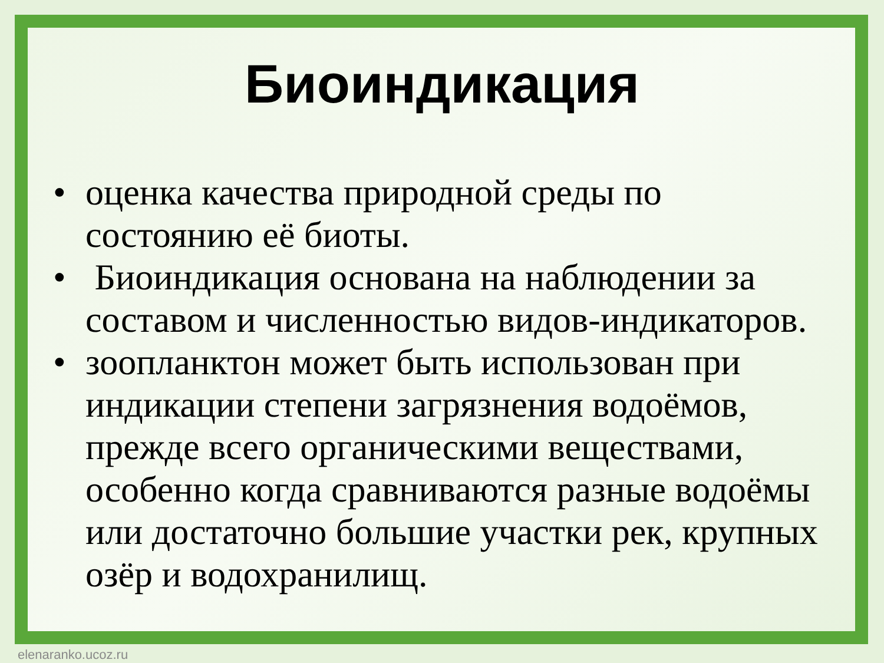Биоиндикация
• оценка качества природной среды по состоянию её биоты.
• Биоиндикация основана на наблюдении за составом и численностью видов-индикаторов.
• зоопланктон может быть использован при индикации степени загрязнения водоёмов, прежде всего органическими веществами, особенно когда сравниваются разные водоёмы или достаточно большие участки рек, крупных озёр и водохранилищ.
elenaranko.ucoz.ru